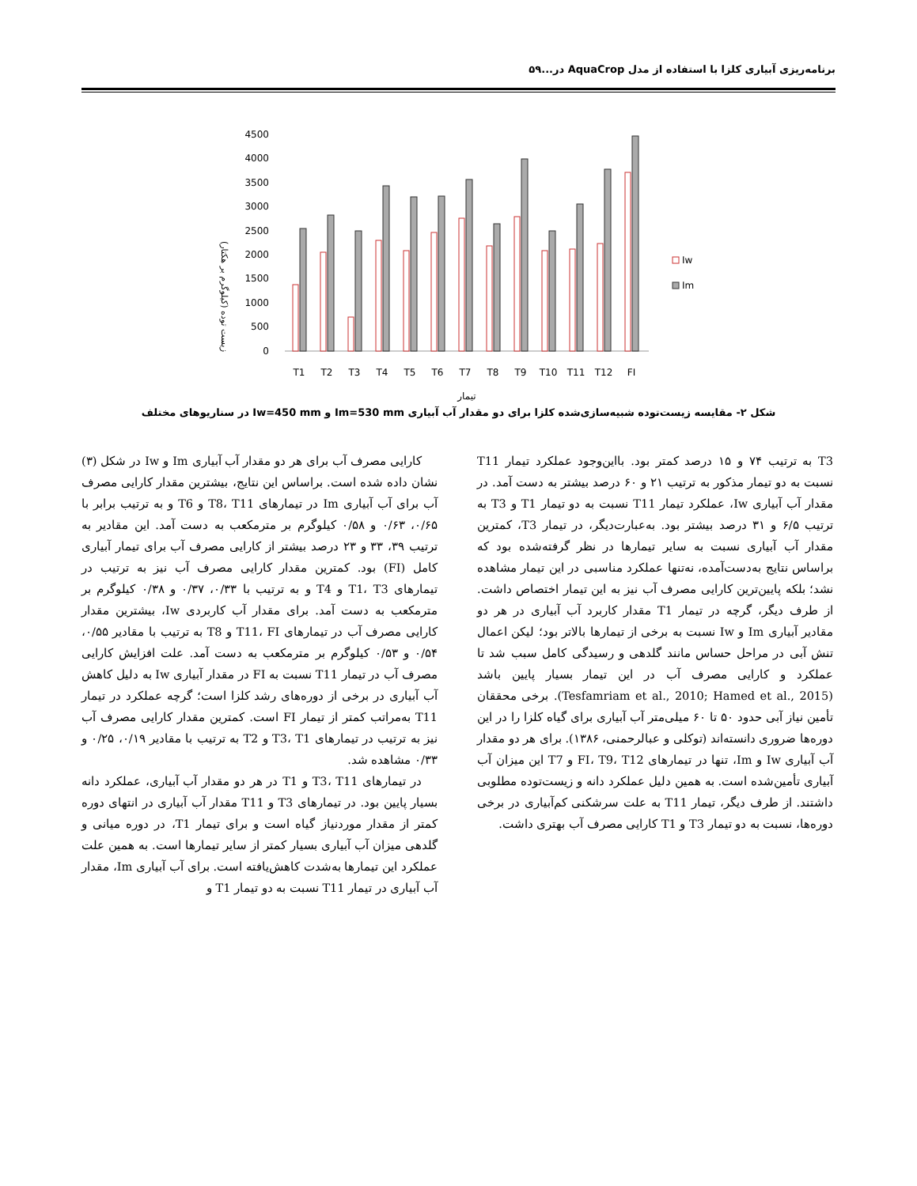برنامه‌ریزی آبیاری کلزا با استفاده از مدل AquaCrop در...۵۹
زیست توده (کیلوگرم بر هکتار)
4500
4000
3500
3000
2500
2000
1500
1000
500
0
T1
T2
T3
T4
T5
T6
T7
T8
T9
T10
T11
T12
FI
تیمار
Iw
Im
شکل ۲- مقایسه زیست‌توده شبیه‌سازی‌شده کلزا برای دو مقدار آب آبیاری Im=530 mm و Iw=450 mm در سناریوهای مختلف
کارایی مصرف آب برای هر دو مقدار آب آبیاری Im و Iw در شکل (۳) نشان داده شده است. براساس این نتایج، بیشترین مقدار کارایی مصرف آب برای آب آبیاری Im در تیمارهای T8، T11 و T6 و به ترتیب برابر با ۰/۶۵، ۰/۶۳ و ۰/۵۸ کیلوگرم بر مترمکعب به دست آمد. این مقادیر به ترتیب ۳۹، ۳۳ و ۲۳ درصد بیشتر از کارایی مصرف آب برای تیمار آبیاری کامل (FI) بود. کمترین مقدار کارایی مصرف آب نیز به ترتیب در تیمارهای T1، T3 و T4 و به ترتیب با ۰/۳۳، ۰/۳۷ و ۰/۳۸ کیلوگرم بر مترمکعب به دست آمد. برای مقدار آب کاربردی Iw، بیشترین مقدار کارایی مصرف آب در تیمارهای T11، FI و T8 به ترتیب با مقادیر ۰/۵۵، ۰/۵۴ و ۰/۵۳ کیلوگرم بر مترمکعب به دست آمد. علت افزایش کارایی مصرف آب در تیمار T11 نسبت به FI در مقدار آبیاری Iw به دلیل کاهش آب آبیاری در برخی از دوره‌های رشد کلزا است؛ گرچه عملکرد در تیمار T11 به‌مراتب کمتر از تیمار FI است. کمترین مقدار کارایی مصرف آب نیز به ترتیب در تیمارهای T3، T1 و T2 به ترتیب با مقادیر ۰/۱۹، ۰/۲۵ و ۰/۳۳ مشاهده شد.
در تیمارهای T3، T11 و T1 در هر دو مقدار آب آبیاری، عملکرد دانه بسیار پایین بود. در تیمارهای T3 و T11 مقدار آب آبیاری در انتهای دوره کمتر از مقدار موردنیاز گیاه است و برای تیمار T1، در دوره میانی و گلدهی میزان آب آبیاری بسیار کمتر از سایر تیمارها است. به همین علت عملکرد این تیمارها به‌شدت کاهش‌یافته است. برای آب آبیاری Im، مقدار آب آبیاری در تیمار T11 نسبت به دو تیمار T1 و
T3 به ترتیب ۷۴ و ۱۵ درصد کمتر بود. بااین‌وجود عملکرد تیمار T11 نسبت به دو تیمار مذکور به ترتیب ۲۱ و ۶۰ درصد بیشتر به دست آمد. در مقدار آب آبیاری Iw، عملکرد تیمار T11 نسبت به دو تیمار T1 و T3 به ترتیب ۶/۵ و ۳۱ درصد بیشتر بود. به‌عبارت‌دیگر، در تیمار T3، کمترین مقدار آب آبیاری نسبت به سایر تیمارها در نظر گرفته‌شده بود که براساس نتایج به‌دست‌آمده، نه‌تنها عملکرد مناسبی در این تیمار مشاهده نشد؛ بلکه پایین‌ترین کارایی مصرف آب نیز به این تیمار اختصاص داشت. از طرف دیگر، گرچه در تیمار T1 مقدار کاربرد آب آبیاری در هر دو مقادیر آبیاری Im و Iw نسبت به برخی از تیمارها بالاتر بود؛ لیکن اعمال تنش آبی در مراحل حساس مانند گلدهی و رسیدگی کامل سبب شد تا عملکرد و کارایی مصرف آب در این تیمار بسیار پایین باشد (Tesfamriam et al., 2010; Hamed et al., 2015). برخی محققان تأمین نیاز آبی حدود ۵۰ تا ۶۰ میلی‌متر آب آبیاری برای گیاه کلزا را در این دوره‌ها ضروری دانسته‌اند (توکلی و عبالرحمنی، ۱۳۸۶). برای هر دو مقدار آب آبیاری Iw و Im، تنها در تیمارهای FI، T9، T12 و T7 این میزان آب آبیاری تأمین‌شده است. به همین دلیل عملکرد دانه و زیست‌توده مطلوبی داشتند. از طرف دیگر، تیمار T11 به علت سرشکنی کم‌آبیاری در برخی دوره‌ها، نسبت به دو تیمار T3 و T1 کارایی مصرف آب بهتری داشت.